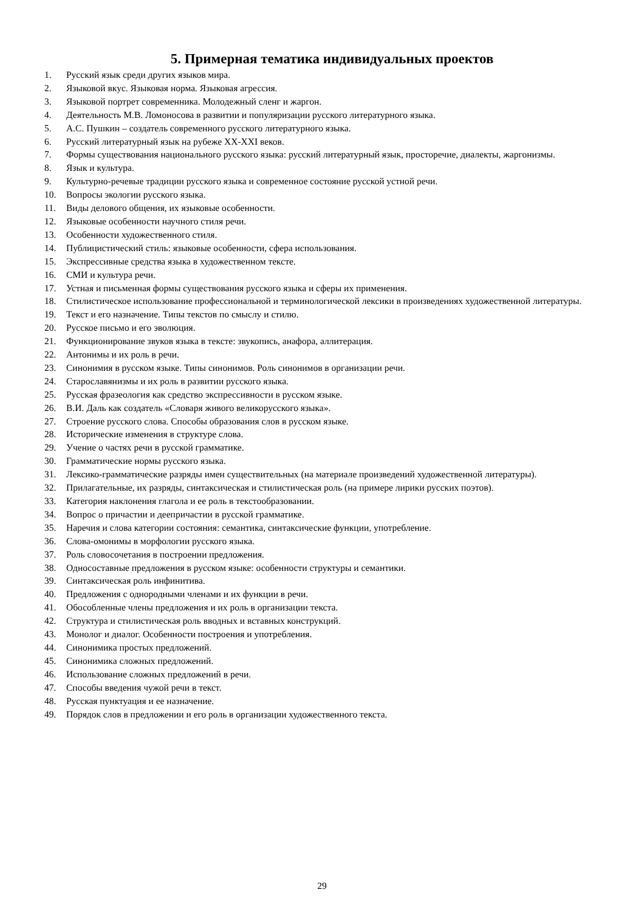5. Примерная тематика индивидуальных проектов
1. Русский язык среди других языков мира.
2. Языковой вкус. Языковая норма. Языковая агрессия.
3. Языковой портрет современника. Молодежный сленг и жаргон.
4. Деятельность М.В. Ломоносова в развитии и популяризации русского литературного языка.
5. А.С. Пушкин – создатель современного русского литературного языка.
6. Русский литературный язык на рубеже XX-XXI веков.
7. Формы существования национального русского языка: русский литературный язык, просторечие, диалекты, жаргонизмы.
8. Язык и культура.
9. Культурно-речевые традиции русского языка и современное состояние русской устной речи.
10. Вопросы экологии русского языка.
11. Виды делового общения, их языковые особенности.
12. Языковые особенности научного стиля речи.
13. Особенности художественного стиля.
14. Публицистический стиль: языковые особенности, сфера использования.
15. Экспрессивные средства языка в художественном тексте.
16. СМИ и культура речи.
17. Устная и письменная формы существования русского языка и сферы их применения.
18. Стилистическое использование профессиональной и терминологической лексики в произведениях художественной литературы.
19. Текст и его назначение. Типы текстов по смыслу и стилю.
20. Русское письмо и его эволюция.
21. Функционирование звуков языка в тексте: звукопись, анафора, аллитерация.
22. Антонимы и их роль в речи.
23. Синонимия в русском языке. Типы синонимов. Роль синонимов в организации речи.
24. Старославянизмы и их роль в развитии русского языка.
25. Русская фразеология как средство экспрессивности в русском языке.
26. В.И. Даль как создатель «Словаря живого великорусского языка».
27. Строение русского слова. Способы образования слов в русском языке.
28. Исторические изменения в структуре слова.
29. Учение о частях речи в русской грамматике.
30. Грамматические нормы русского языка.
31. Лексико-грамматические разряды имен существительных (на материале произведений художественной литературы).
32. Прилагательные, их разряды, синтаксическая и стилистическая роль (на примере лирики русских поэтов).
33. Категория наклонения глагола и ее роль в текстообразовании.
34. Вопрос о причастии и деепричастии в русской грамматике.
35. Наречия и слова категории состояния: семантика, синтаксические функции, употребление.
36. Слова-омонимы в морфологии русского языка.
37. Роль словосочетания в построении предложения.
38. Односоставные предложения в русском языке: особенности структуры и семантики.
39. Синтаксическая роль инфинитива.
40. Предложения с однородными членами и их функции в речи.
41. Обособленные члены предложения и их роль в организации текста.
42. Структура и стилистическая роль вводных и вставных конструкций.
43. Монолог и диалог. Особенности построения и употребления.
44. Синонимика простых предложений.
45. Синонимика сложных предложений.
46. Использование сложных предложений в речи.
47. Способы введения чужой речи в текст.
48. Русская пунктуация и ее назначение.
49. Порядок слов в предложении и его роль в организации художественного текста.
29